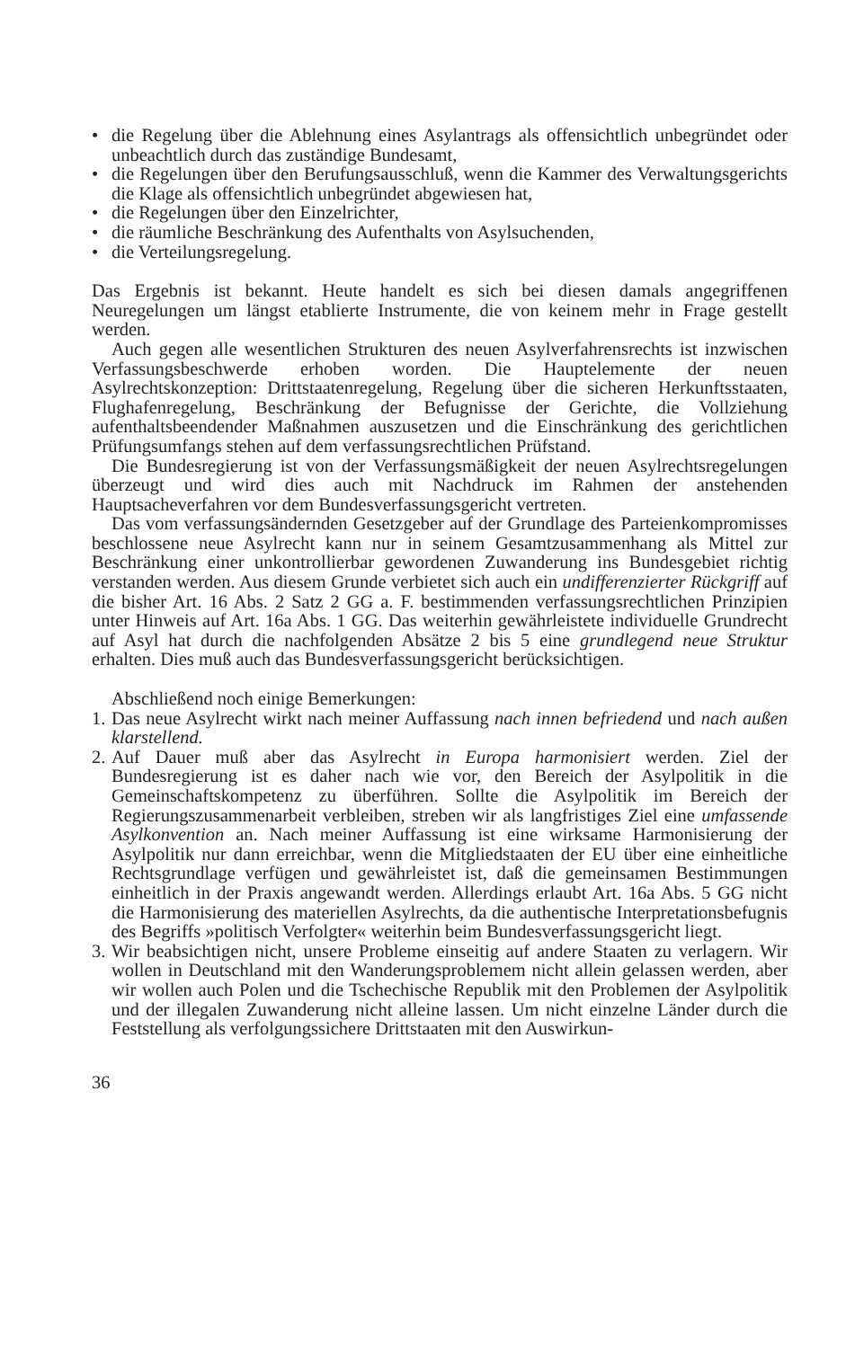• die Regelung über die Ablehnung eines Asylantrags als offensichtlich unbegründet oder unbeachtlich durch das zuständige Bundesamt,
• die Regelungen über den Berufungsausschluß, wenn die Kammer des Verwaltungsgerichts die Klage als offensichtlich unbegründet abgewiesen hat,
• die Regelungen über den Einzelrichter,
• die räumliche Beschränkung des Aufenthalts von Asylsuchenden,
• die Verteilungsregelung.
Das Ergebnis ist bekannt. Heute handelt es sich bei diesen damals angegriffenen Neuregelungen um längst etablierte Instrumente, die von keinem mehr in Frage gestellt werden.
Auch gegen alle wesentlichen Strukturen des neuen Asylverfahrensrechts ist inzwischen Verfassungsbeschwerde erhoben worden. Die Hauptelemente der neuen Asylrechtskonzeption: Drittstaatenregelung, Regelung über die sicheren Herkunftsstaaten, Flughafenregelung, Beschränkung der Befugnisse der Gerichte, die Vollziehung aufenthaltsbeendender Maßnahmen auszusetzen und die Einschränkung des gerichtlichen Prüfungsumfangs stehen auf dem verfassungsrechtlichen Prüfstand.
Die Bundesregierung ist von der Verfassungsmäßigkeit der neuen Asylrechtsregelungen überzeugt und wird dies auch mit Nachdruck im Rahmen der anstehenden Hauptsacheverfahren vor dem Bundesverfassungsgericht vertreten.
Das vom verfassungsändernden Gesetzgeber auf der Grundlage des Parteienkompromisses beschlossene neue Asylrecht kann nur in seinem Gesamtzusammenhang als Mittel zur Beschränkung einer unkontrollierbar gewordenen Zuwanderung ins Bundesgebiet richtig verstanden werden. Aus diesem Grunde verbietet sich auch ein undifferenzierter Rückgriff auf die bisher Art. 16 Abs. 2 Satz 2 GG a. F. bestimmenden verfassungsrechtlichen Prinzipien unter Hinweis auf Art. 16a Abs. 1 GG. Das weiterhin gewährleistete individuelle Grundrecht auf Asyl hat durch die nachfolgenden Absätze 2 bis 5 eine grundlegend neue Struktur erhalten. Dies muß auch das Bundesverfassungsgericht berücksichtigen.
Abschließend noch einige Bemerkungen:
1. Das neue Asylrecht wirkt nach meiner Auffassung nach innen befriedend und nach außen klarstellend.
2. Auf Dauer muß aber das Asylrecht in Europa harmonisiert werden. Ziel der Bundesregierung ist es daher nach wie vor, den Bereich der Asylpolitik in die Gemeinschaftskompetenz zu überführen. Sollte die Asylpolitik im Bereich der Regierungszusammenarbeit verbleiben, streben wir als langfristiges Ziel eine umfassende Asylkonvention an. Nach meiner Auffassung ist eine wirksame Harmonisierung der Asylpolitik nur dann erreichbar, wenn die Mitgliedstaaten der EU über eine einheitliche Rechtsgrundlage verfügen und gewährleistet ist, daß die gemeinsamen Bestimmungen einheitlich in der Praxis angewandt werden. Allerdings erlaubt Art. 16a Abs. 5 GG nicht die Harmonisierung des materiellen Asylrechts, da die authentische Interpretationsbefugnis des Begriffs »politisch Verfolgter« weiterhin beim Bundesverfassungsgericht liegt.
3. Wir beabsichtigen nicht, unsere Probleme einseitig auf andere Staaten zu verlagern. Wir wollen in Deutschland mit den Wanderungsproblemem nicht allein gelassen werden, aber wir wollen auch Polen und die Tschechische Republik mit den Problemen der Asylpolitik und der illegalen Zuwanderung nicht alleine lassen. Um nicht einzelne Länder durch die Feststellung als verfolgungssichere Drittstaaten mit den Auswirkun-
36